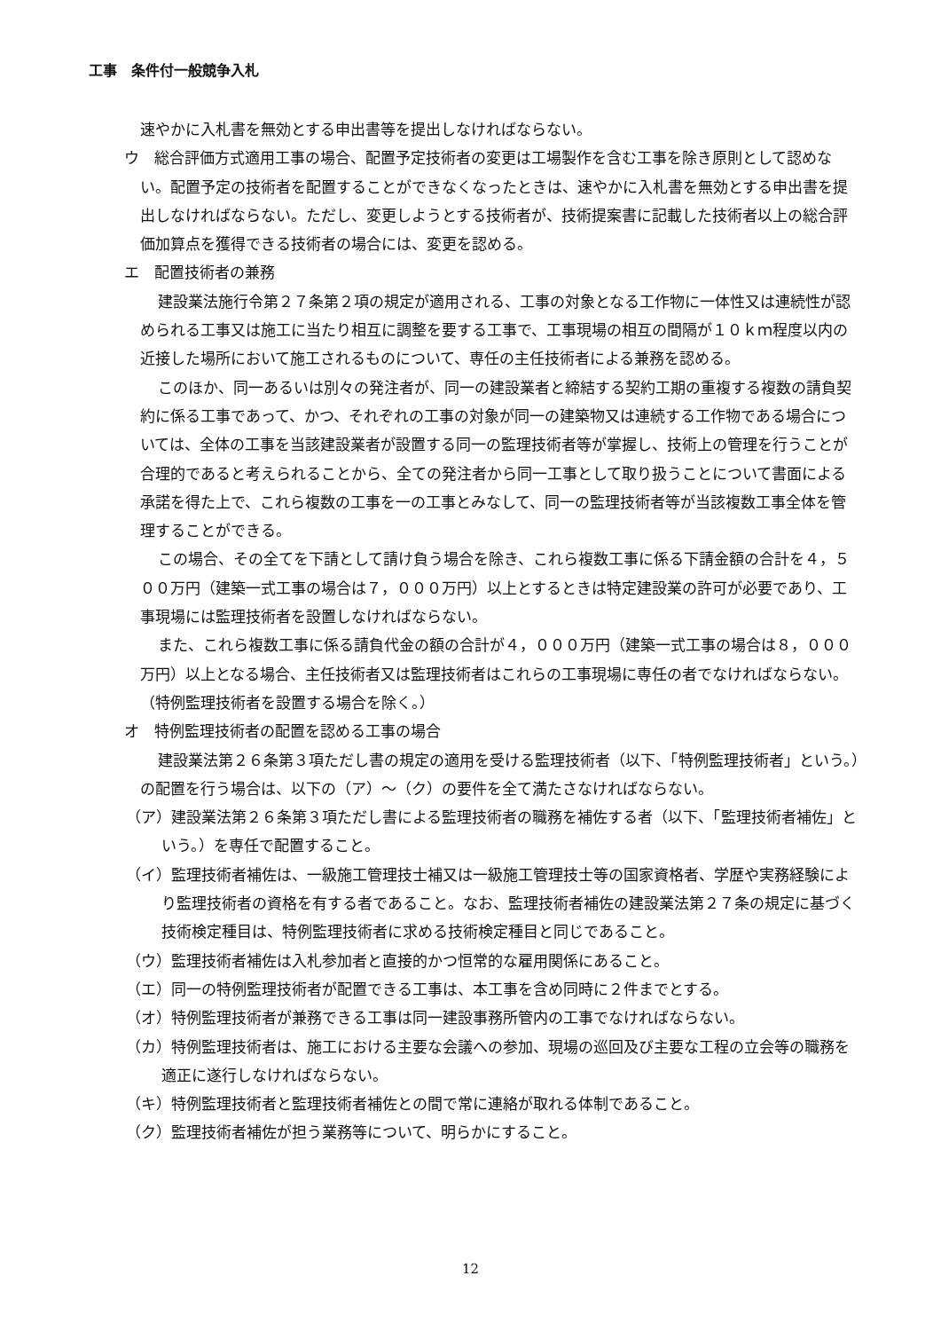工事　条件付一般競争入札
速やかに入札書を無効とする申出書等を提出しなければならない。
ウ　総合評価方式適用工事の場合、配置予定技術者の変更は工場製作を含む工事を除き原則として認めない。配置予定の技術者を配置することができなくなったときは、速やかに入札書を無効とする申出書を提出しなければならない。ただし、変更しようとする技術者が、技術提案書に記載した技術者以上の総合評価加算点を獲得できる技術者の場合には、変更を認める。
エ　配置技術者の兼務
建設業法施行令第２７条第２項の規定が適用される、工事の対象となる工作物に一体性又は連続性が認められる工事又は施工に当たり相互に調整を要する工事で、工事現場の相互の間隔が１０ｋｍ程度以内の近接した場所において施工されるものについて、専任の主任技術者による兼務を認める。
このほか、同一あるいは別々の発注者が、同一の建設業者と締結する契約工期の重複する複数の請負契約に係る工事であって、かつ、それぞれの工事の対象が同一の建築物又は連続する工作物である場合については、全体の工事を当該建設業者が設置する同一の監理技術者等が掌握し、技術上の管理を行うことが合理的であると考えられることから、全ての発注者から同一工事として取り扱うことについて書面による承諾を得た上で、これら複数の工事を一の工事とみなして、同一の監理技術者等が当該複数工事全体を管理することができる。
この場合、その全てを下請として請け負う場合を除き、これら複数工事に係る下請金額の合計を４，５００万円（建築一式工事の場合は７，０００万円）以上とするときは特定建設業の許可が必要であり、工事現場には監理技術者を設置しなければならない。
また、これら複数工事に係る請負代金の額の合計が４，０００万円（建築一式工事の場合は８，０００万円）以上となる場合、主任技術者又は監理技術者はこれらの工事現場に専任の者でなければならない。（特例監理技術者を設置する場合を除く。）
オ　特例監理技術者の配置を認める工事の場合
建設業法第２６条第３項ただし書の規定の適用を受ける監理技術者（以下、「特例監理技術者」という。）の配置を行う場合は、以下の（ア）～（ク）の要件を全て満たさなければならない。
（ア）建設業法第２６条第３項ただし書による監理技術者の職務を補佐する者（以下、「監理技術者補佐」という。）を専任で配置すること。
（イ）監理技術者補佐は、一級施工管理技士補又は一級施工管理技士等の国家資格者、学歴や実務経験により監理技術者の資格を有する者であること。なお、監理技術者補佐の建設業法第２７条の規定に基づく技術検定種目は、特例監理技術者に求める技術検定種目と同じであること。
（ウ）監理技術者補佐は入札参加者と直接的かつ恒常的な雇用関係にあること。
（エ）同一の特例監理技術者が配置できる工事は、本工事を含め同時に２件までとする。
（オ）特例監理技術者が兼務できる工事は同一建設事務所管内の工事でなければならない。
（カ）特例監理技術者は、施工における主要な会議への参加、現場の巡回及び主要な工程の立会等の職務を適正に遂行しなければならない。
（キ）特例監理技術者と監理技術者補佐との間で常に連絡が取れる体制であること。
（ク）監理技術者補佐が担う業務等について、明らかにすること。
12